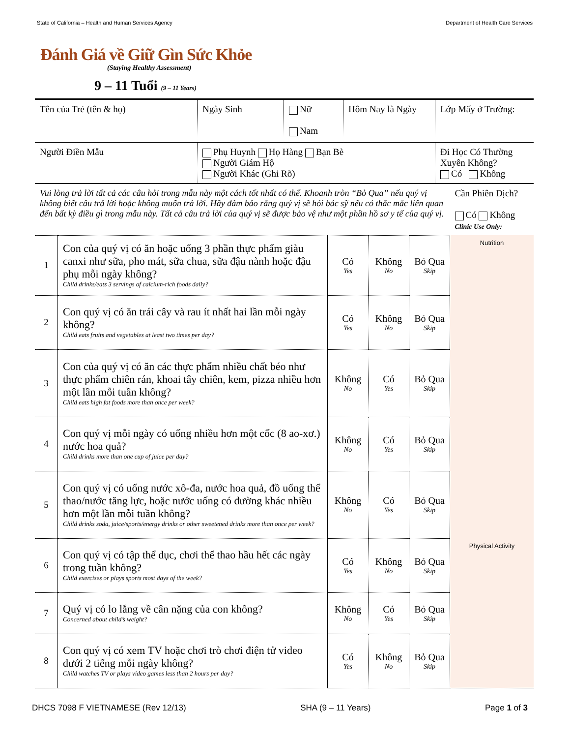State of California – Health and Human Services Agency Department of Health Care Services
Đánh Giá về Giữ Gìn Sức Khỏe
(Staying Healthy Assessment)
9 – 11 Tuổi (9 – 11 Years)
| Tên của Trẻ (tên & họ) | Ngày Sinh | Nữ Nam | Hôm Nay là Ngày | Lớp Mấy ở Trường: |
| Người Điền Mẫu | Phụ Huynh Họ Hàng Bạn Bè Người Giám Hộ Người Khác (Ghi Rõ) | | | Đi Học Có Thường Xuyên Không? Có Không |
| Vui lòng trả lời tất cả các câu hỏi trong mẫu này một cách tốt nhất có thể. Khoanh tròn “Bỏ Qua” nếu quý vị không biết câu trả lời hoặc không muốn trả lời. Hãy đảm bảo rằng quý vị sẽ hỏi bác sỹ nếu có thắc mắc liên quan đến bất kỳ điều gì trong mẫu này. Tất cả câu trả lời của quý vị sẽ được bảo vệ như một phần hồ sơ y tế của quý vị. | | | | | Cần Phiên Dịch? Có Không Clinic Use Only: |
| 1 | Con của quý vị có ăn hoặc uống 3 phần thực phẩm giàu canxi như sữa, pho mát, sữa chua, sữa đậu nành hoặc đậu phụ mỗi ngày không? Child drinks/eats 3 servings of calcium-rich foods daily? | Có Yes | Không No | Bỏ Qua Skip | Nutrition |
| 2 | Con quý vị có ăn trái cây và rau ít nhất hai lần mỗi ngày không? Child eats fruits and vegetables at least two times per day? | Có Yes | Không No | Bỏ Qua Skip | |
| 3 | Con của quý vị có ăn các thực phẩm nhiều chất béo như thực phẩm chiên rán, khoai tây chiên, kem, pizza nhiều hơn một lần mỗi tuần không? Child eats high fat foods more than once per week? | Không No | Có Yes | Bỏ Qua Skip | |
| 4 | Con quý vị mỗi ngày có uống nhiều hơn một cốc (8 ao-xơ.) nước hoa quả? Child drinks more than one cup of juice per day? | Không No | Có Yes | Bỏ Qua Skip | |
| 5 | Con quý vị có uống nước xô-đa, nước hoa quả, đồ uống thể thao/nước tăng lực, hoặc nước uống có đường khác nhiều hơn một lần mỗi tuần không? Child drinks soda, juice/sports/energy drinks or other sweetened drinks more than once per week? | Không No | Có Yes | Bỏ Qua Skip | |
| 6 | Con quý vị có tập thể dục, chơi thể thao hầu hết các ngày trong tuần không? Child exercises or plays sports most days of the week? | Có Yes | Không No | Bỏ Qua Skip | Physical Activity |
| 7 | Quý vị có lo lắng về cân nặng của con không? Concerned about child’s weight? | Không No | Có Yes | Bỏ Qua Skip | |
| 8 | Con quý vị có xem TV hoặc chơi trò chơi điện tử video dưới 2 tiếng mỗi ngày không? Child watches TV or plays video games less than 2 hours per day? | Có Yes | Không No | Bỏ Qua Skip | |
DHCS 7098 F VIETNAMESE (Rev 12/13) SHA (9 – 11 Years) Page 1 of 3